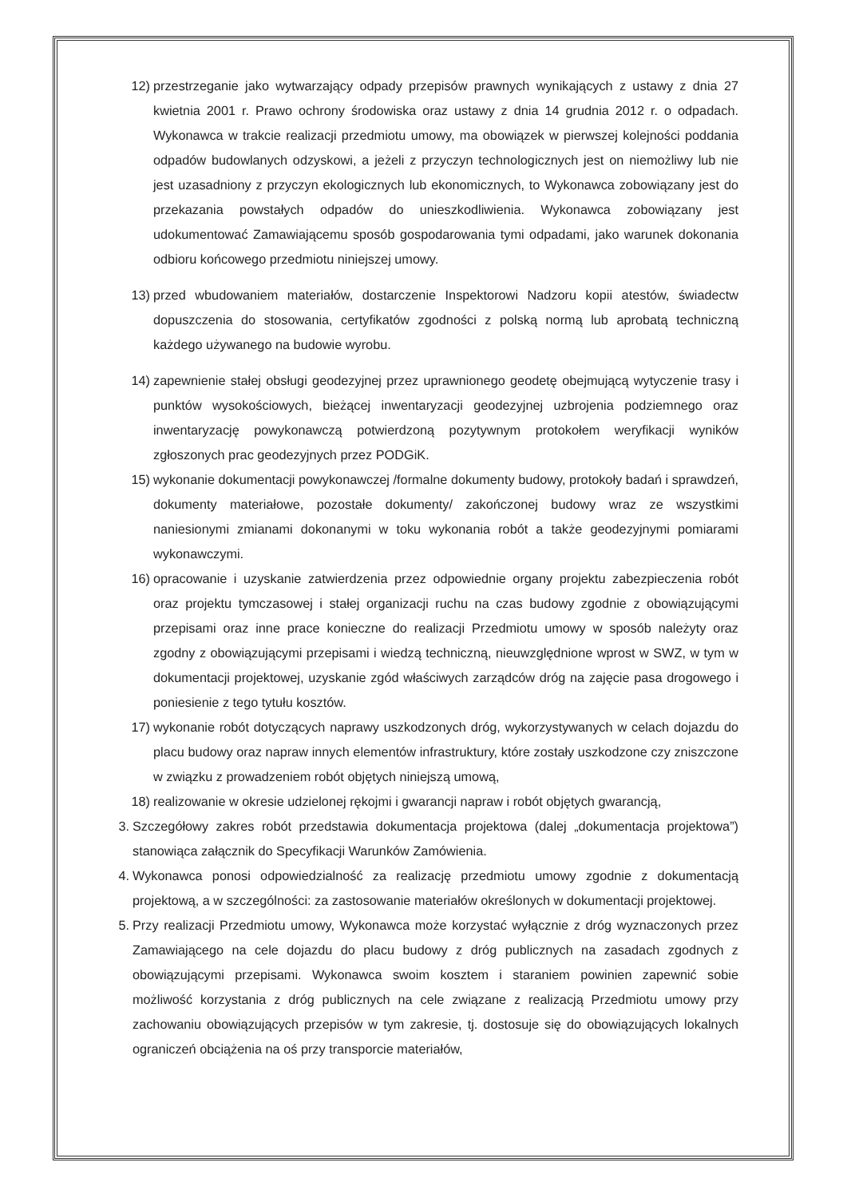12) przestrzeganie jako wytwarzający odpady przepisów prawnych wynikających z ustawy z dnia 27 kwietnia 2001 r. Prawo ochrony środowiska oraz ustawy z dnia 14 grudnia 2012 r. o odpadach. Wykonawca w trakcie realizacji przedmiotu umowy, ma obowiązek w pierwszej kolejności poddania odpadów budowlanych odzyskowi, a jeżeli z przyczyn technologicznych jest on niemożliwy lub nie jest uzasadniony z przyczyn ekologicznych lub ekonomicznych, to Wykonawca zobowiązany jest do przekazania powstałych odpadów do unieszkodliwienia. Wykonawca zobowiązany jest udokumentować Zamawiającemu sposób gospodarowania tymi odpadami, jako warunek dokonania odbioru końcowego przedmiotu niniejszej umowy.
13) przed wbudowaniem materiałów, dostarczenie Inspektorowi Nadzoru kopii atestów, świadectw dopuszczenia do stosowania, certyfikatów zgodności z polską normą lub aprobatą techniczną każdego używanego na budowie wyrobu.
14) zapewnienie stałej obsługi geodezyjnej przez uprawnionego geodetę obejmującą wytyczenie trasy i punktów wysokościowych, bieżącej inwentaryzacji geodezyjnej uzbrojenia podziemnego oraz inwentaryzację powykonawczą potwierdzoną pozytywnym protokołem weryfikacji wyników zgłoszonych prac geodezyjnych przez PODGiK.
15) wykonanie dokumentacji powykonawczej /formalne dokumenty budowy, protokoły badań i sprawdzeń, dokumenty materiałowe, pozostałe dokumenty/ zakończonej budowy wraz ze wszystkimi naniesionymi zmianami dokonanymi w toku wykonania robót a także geodezyjnymi pomiarami wykonawczymi.
16) opracowanie i uzyskanie zatwierdzenia przez odpowiednie organy projektu zabezpieczenia robót oraz projektu tymczasowej i stałej organizacji ruchu na czas budowy zgodnie z obowiązującymi przepisami oraz inne prace konieczne do realizacji Przedmiotu umowy w sposób należyty oraz zgodny z obowiązującymi przepisami i wiedzą techniczną, nieuwzględnione wprost w SWZ, w tym w dokumentacji projektowej, uzyskanie zgód właściwych zarządców dróg na zajęcie pasa drogowego i poniesienie z tego tytułu kosztów.
17) wykonanie robót dotyczących naprawy uszkodzonych dróg, wykorzystywanych w celach dojazdu do placu budowy oraz napraw innych elementów infrastruktury, które zostały uszkodzone czy zniszczone w związku z prowadzeniem robót objętych niniejszą umową,
18) realizowanie w okresie udzielonej rękojmi i gwarancji napraw i robót objętych gwarancją,
3. Szczegółowy zakres robót przedstawia dokumentacja projektowa (dalej „dokumentacja projektowa”) stanowiąca załącznik do Specyfikacji Warunków Zamówienia.
4. Wykonawca ponosi odpowiedzialność za realizację przedmiotu umowy zgodnie z dokumentacją projektową, a w szczególności: za zastosowanie materiałów określonych w dokumentacji projektowej.
5. Przy realizacji Przedmiotu umowy, Wykonawca może korzystać wyłącznie z dróg wyznaczonych przez Zamawiającego na cele dojazdu do placu budowy z dróg publicznych na zasadach zgodnych z obowiązującymi przepisami. Wykonawca swoim kosztem i staraniem powinien zapewnić sobie możliwość korzystania z dróg publicznych na cele związane z realizacją Przedmiotu umowy przy zachowaniu obowiązujących przepisów w tym zakresie, tj. dostosuje się do obowiązujących lokalnych ograniczeń obciążenia na oś przy transporcie materiałów,